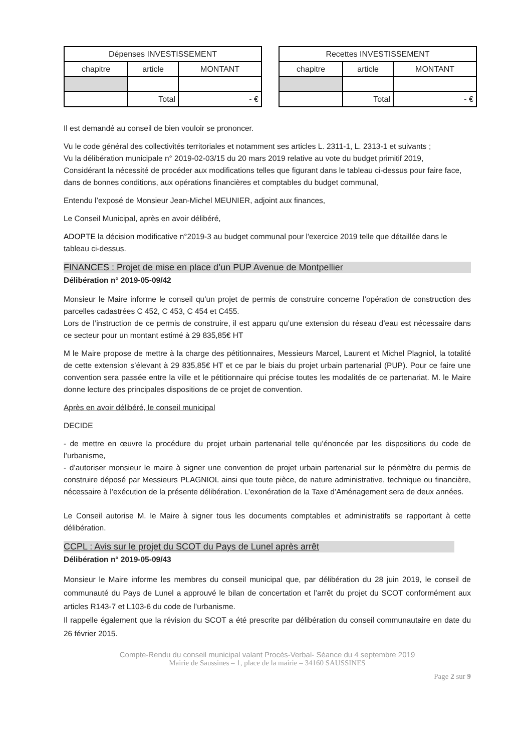| Dépenses INVESTISSEMENT | | |
| --- | --- | --- |
| chapitre | article | MONTANT |
| | Total | - € |
| Recettes INVESTISSEMENT | | |
| --- | --- | --- |
| chapitre | article | MONTANT |
| | Total | - € |
Il est demandé au conseil de bien vouloir se prononcer.
Vu le code général des collectivités territoriales et notamment ses articles L. 2311-1, L. 2313-1 et suivants ;
Vu la délibération municipale n° 2019-02-03/15 du 20 mars 2019 relative au vote du budget primitif 2019,
Considérant la nécessité de procéder aux modifications telles que figurant dans le tableau ci-dessus pour faire face, dans de bonnes conditions, aux opérations financières et comptables du budget communal,
Entendu l’exposé de Monsieur Jean-Michel MEUNIER, adjoint aux finances,
Le Conseil Municipal, après en avoir délibéré,
ADOPTE la décision modificative n°2019-3 au budget communal pour l'exercice 2019 telle que détaillée dans le tableau ci-dessus.
FINANCES : Projet de mise en place d’un PUP Avenue de Montpellier
Délibération n° 2019-05-09/42
Monsieur le Maire informe le conseil qu’un projet de permis de construire concerne l’opération de construction des parcelles cadastrées C 452, C 453, C 454 et C455.
Lors de l’instruction de ce permis de construire, il est apparu qu’une extension du réseau d’eau est nécessaire dans ce secteur pour un montant estimé à 29 835,85€ HT
M le Maire propose de mettre à la charge des pétitionnaires, Messieurs Marcel, Laurent et Michel Plagniol, la totalité de cette extension s’élevant à 29 835,85€ HT et ce par le biais du projet urbain partenarial (PUP). Pour ce faire une convention sera passée entre la ville et le pétitionnaire qui précise toutes les modalités de ce partenariat. M. le Maire donne lecture des principales dispositions de ce projet de convention.
Après en avoir délibéré, le conseil municipal
DECIDE
- de mettre en œuvre la procédure du projet urbain partenarial telle qu’énoncée par les dispositions du code de l’urbanisme,
- d’autoriser monsieur le maire à signer une convention de projet urbain partenarial sur le périmètre du permis de construire déposé par Messieurs PLAGNIOL ainsi que toute pièce, de nature administrative, technique ou financière, nécessaire à l’exécution de la présente délibération. L’exonération de la Taxe d’Aménagement sera de deux années.
Le Conseil autorise M. le Maire à signer tous les documents comptables et administratifs se rapportant à cette délibération.
CCPL : Avis sur le projet du SCOT du Pays de Lunel après arrêt
Délibération n° 2019-05-09/43
Monsieur le Maire informe les membres du conseil municipal que, par délibération du 28 juin 2019, le conseil de communauté du Pays de Lunel a approuvé le bilan de concertation et l’arrêt du projet du SCOT conformément aux articles R143-7 et L103-6 du code de l’urbanisme.
Il rappelle également que la révision du SCOT a été prescrite par délibération du conseil communautaire en date du 26 février 2015.
Compte-Rendu du conseil municipal valant Procès-Verbal- Séance du 4 septembre 2019
Mairie de Saussines – 1, place de la mairie – 34160 SAUSSINES
Page 2 sur 9